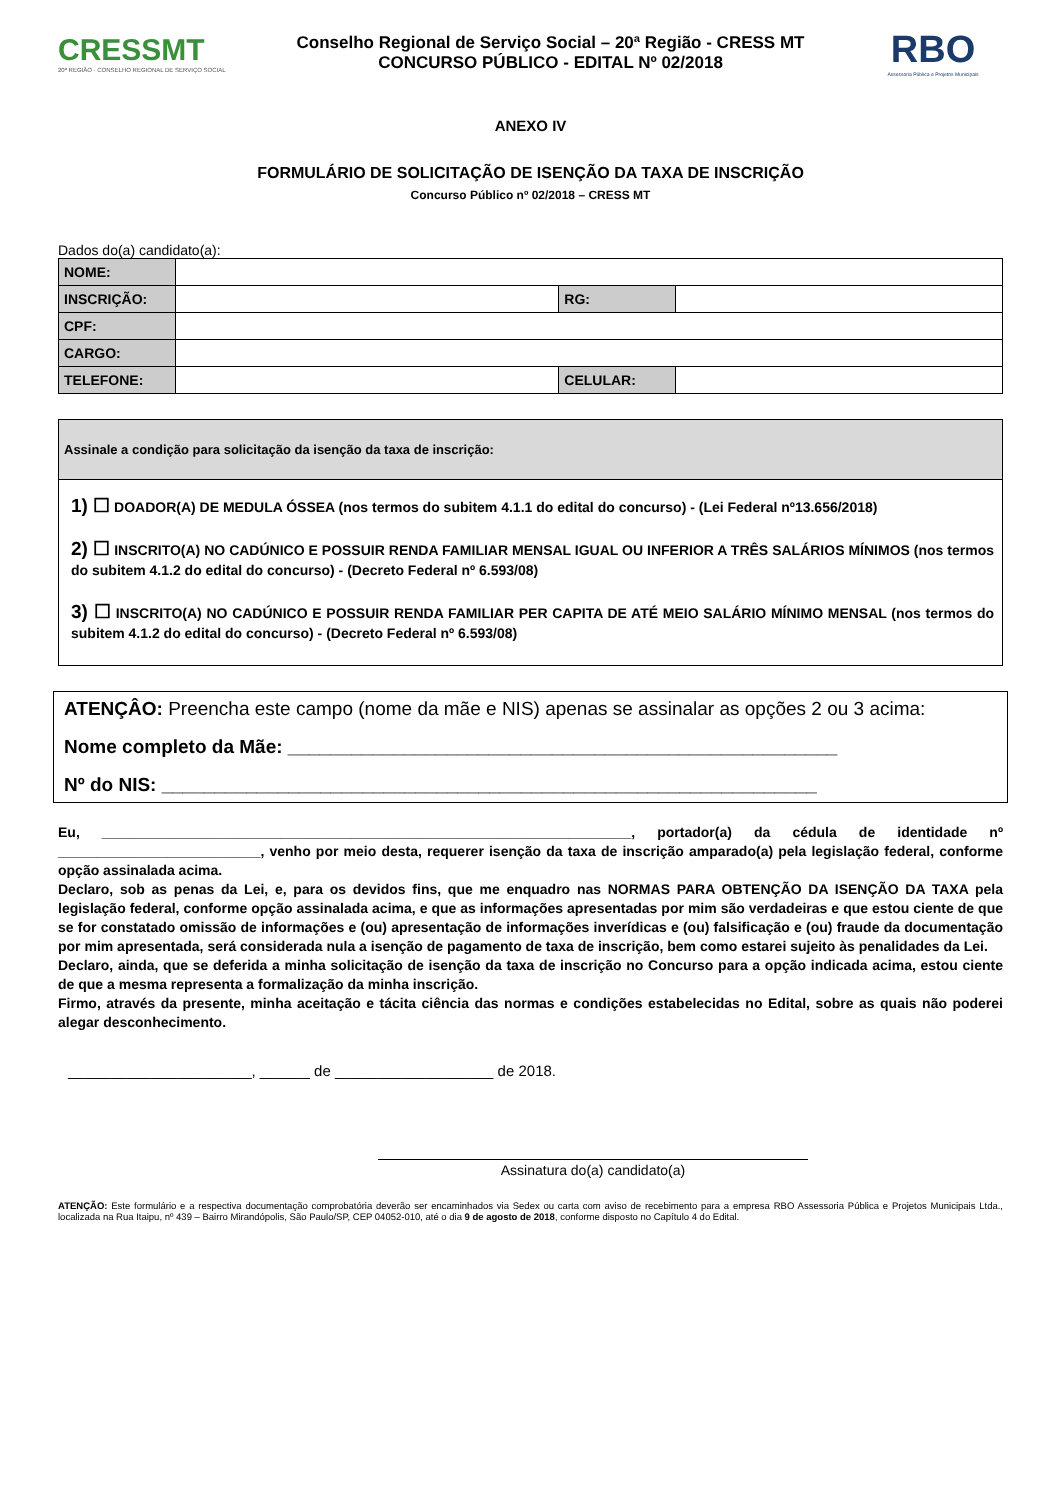CRESSMT
20ª REGIÃO · CONSELHO REGIONAL DE SERVIÇO SOCIAL
Conselho Regional de Serviço Social – 20ª Região - CRESS MT
CONCURSO PÚBLICO - EDITAL Nº 02/2018
RBO
Assessoria Pública e Projetos Municipais
ANEXO IV
FORMULÁRIO DE SOLICITAÇÃO DE ISENÇÃO DA TAXA DE INSCRIÇÃO
Concurso Público nº 02/2018 – CRESS MT
Dados do(a) candidato(a):
| NOME: | | | |
| INSCRIÇÃO: | | RG: | |
| CPF: | | | |
| CARGO: | | | |
| TELEFONE: | | CELULAR: | |
Assinale a condição para solicitação da isenção da taxa de inscrição:
1) ☐ DOADOR(A) DE MEDULA ÓSSEA (nos termos do subitem 4.1.1 do edital do concurso) - (Lei Federal nº13.656/2018)
2) ☐ INSCRITO(A) NO CADÚNICO E POSSUIR RENDA FAMILIAR MENSAL IGUAL OU INFERIOR A TRÊS SALÁRIOS MÍNIMOS (nos termos do subitem 4.1.2 do edital do concurso) - (Decreto Federal nº 6.593/08)
3) ☐ INSCRITO(A) NO CADÚNICO E POSSUIR RENDA FAMILIAR PER CAPITA DE ATÉ MEIO SALÁRIO MÍNIMO MENSAL (nos termos do subitem 4.1.2 do edital do concurso) - (Decreto Federal nº 6.593/08)
ATENÇÂO: Preencha este campo (nome da mãe e NIS) apenas se assinalar as opções 2 ou 3 acima:
Nome completo da Mãe: ____________________________________________________
Nº do NIS: ______________________________________________________________
Eu, ____________________________________________________________________, portador(a) da cédula de identidade nº __________________________, venho por meio desta, requerer isenção da taxa de inscrição amparado(a) pela legislação federal, conforme opção assinalada acima.
Declaro, sob as penas da Lei, e, para os devidos fins, que me enquadro nas NORMAS PARA OBTENÇÃO DA ISENÇÃO DA TAXA pela legislação federal, conforme opção assinalada acima, e que as informações apresentadas por mim são verdadeiras e que estou ciente de que se for constatado omissão de informações e (ou) apresentação de informações inverídicas e (ou) falsificação e (ou) fraude da documentação por mim apresentada, será considerada nula a isenção de pagamento de taxa de inscrição, bem como estarei sujeito às penalidades da Lei.
Declaro, ainda, que se deferida a minha solicitação de isenção da taxa de inscrição no Concurso para a opção indicada acima, estou ciente de que a mesma representa a formalização da minha inscrição.
Firmo, através da presente, minha aceitação e tácita ciência das normas e condições estabelecidas no Edital, sobre as quais não poderei alegar desconhecimento.
______________________, ______ de ___________________ de 2018.
Assinatura do(a) candidato(a)
ATENÇÃO: Este formulário e a respectiva documentação comprobatória deverão ser encaminhados via Sedex ou carta com aviso de recebimento para a empresa RBO Assessoria Pública e Projetos Municipais Ltda., localizada na Rua Itaipu, nº 439 – Bairro Mirandópolis, São Paulo/SP, CEP 04052-010, até o dia 9 de agosto de 2018, conforme disposto no Capítulo 4 do Edital.